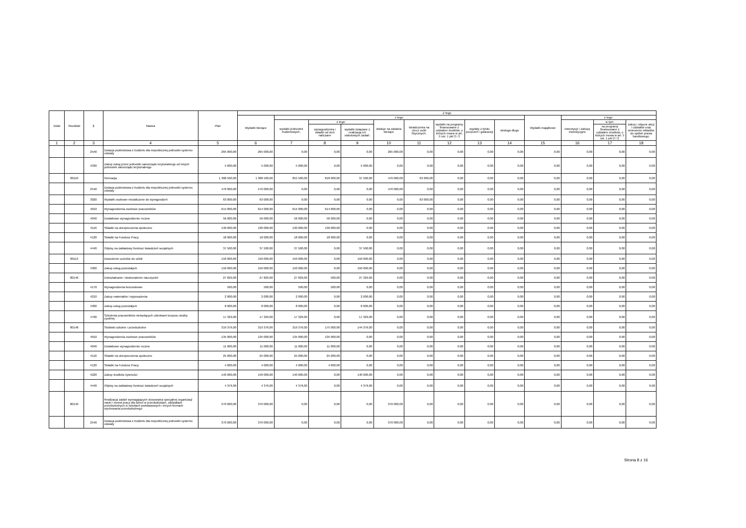| Dział | Rozdział | § | Nazwa | Plan | Z tego | | | | | | | | | | | | |
| --- | --- | --- | --- | --- | --- | --- | --- | --- | --- | --- | --- | --- | --- | --- | --- | --- | --- |
| | | | | | Wydatki bieżące | z tego: | | | | | | | | Wydatki majątkowe | z tego: | | |
| | | | | | | wydatki jednostek budżetowych, | z tego: | | dotacje na zadania bieżące | świadczenia na rzecz osób fizycznych; | wydatki na programy finansowane z udziałem środków, o których mowa w art. 5 ust. 1 pkt 2 i 3 | wypłaty z tytułu poręczeń i gwarancji | obsługa długu | | inwestycje i zakupy inwestycyjne | w tym: | zakup i objęcie akcji i udziałów oraz wniesienie wkładów do spółek prawa handlowego. |
| | | | | | | | wynagrodzenia i składki od nich naliczane | wydatki związane z realizacją ich statutowych zadań; | | | | | | | | na programy finansowane z udziałem środków, o których mowa w art. 5 ust. 1 pkt 2 i 3, | |
| 1 | 2 | 3 | 4 | 5 | 6 | 7 | 8 | 9 | 10 | 11 | 12 | 13 | 14 | 15 | 16 | 17 | 18 |
| | | 2540 | Dotacja podmiotowa z budżetu dla niepublicznej jednostki systemu oświaty | 265 000,00 | 265 000,00 | 0,00 | 0,00 | 0,00 | 265 000,00 | 0,00 | 0,00 | 0,00 | 0,00 | 0,00 | 0,00 | 0,00 | 0,00 |
| | | 4330 | Zakup usług przez jednostki samorządu terytorialnego od innych jednostek samorządu terytorialnego | 5 000,00 | 5 000,00 | 5 000,00 | 0,00 | 5 000,00 | 0,00 | 0,00 | 0,00 | 0,00 | 0,00 | 0,00 | 0,00 | 0,00 | 0,00 |
| | 80110 | | Gimnazja | 1 388 500,00 | 1 388 500,00 | 855 500,00 | 818 000,00 | 37 500,00 | 470 000,00 | 63 000,00 | 0,00 | 0,00 | 0,00 | 0,00 | 0,00 | 0,00 | 0,00 |
| | | 2540 | Dotacja podmiotowa z budżetu dla niepublicznej jednostki systemu oświaty | 470 000,00 | 470 000,00 | 0,00 | 0,00 | 0,00 | 470 000,00 | 0,00 | 0,00 | 0,00 | 0,00 | 0,00 | 0,00 | 0,00 | 0,00 |
| | | 3020 | Wydatki osobowe niezaliczone do wynagrodzeń | 63 000,00 | 63 000,00 | 0,00 | 0,00 | 0,00 | 0,00 | 63 000,00 | 0,00 | 0,00 | 0,00 | 0,00 | 0,00 | 0,00 | 0,00 |
| | | 4010 | Wynagrodzenia osobowe pracowników | 614 000,00 | 614 000,00 | 614 000,00 | 614 000,00 | 0,00 | 0,00 | 0,00 | 0,00 | 0,00 | 0,00 | 0,00 | 0,00 | 0,00 | 0,00 |
| | | 4040 | Dodatkowe wynagrodzenie roczne | 56 000,00 | 56 000,00 | 56 000,00 | 56 000,00 | 0,00 | 0,00 | 0,00 | 0,00 | 0,00 | 0,00 | 0,00 | 0,00 | 0,00 | 0,00 |
| | | 4110 | Składki na ubezpieczenia społeczne | 130 000,00 | 130 000,00 | 130 000,00 | 130 000,00 | 0,00 | 0,00 | 0,00 | 0,00 | 0,00 | 0,00 | 0,00 | 0,00 | 0,00 | 0,00 |
| | | 4120 | Składki na Fundusz Pracy | 18 000,00 | 18 000,00 | 18 000,00 | 18 000,00 | 0,00 | 0,00 | 0,00 | 0,00 | 0,00 | 0,00 | 0,00 | 0,00 | 0,00 | 0,00 |
| | | 4440 | Odpisy na zakładowy fundusz świadczeń socjalnych | 37 500,00 | 37 500,00 | 37 500,00 | 0,00 | 37 500,00 | 0,00 | 0,00 | 0,00 | 0,00 | 0,00 | 0,00 | 0,00 | 0,00 | 0,00 |
| | 80113 | | Dowożenie uczniów do szkół | 150 000,00 | 150 000,00 | 150 000,00 | 0,00 | 150 000,00 | 0,00 | 0,00 | 0,00 | 0,00 | 0,00 | 0,00 | 0,00 | 0,00 | 0,00 |
| | | 4300 | Zakup usług pozostałych | 150 000,00 | 150 000,00 | 150 000,00 | 0,00 | 150 000,00 | 0,00 | 0,00 | 0,00 | 0,00 | 0,00 | 0,00 | 0,00 | 0,00 | 0,00 |
| | 80146 | | Dokształcanie i doskonalenie nauczycieli | 27 829,00 | 27 829,00 | 27 829,00 | 500,00 | 27 329,00 | 0,00 | 0,00 | 0,00 | 0,00 | 0,00 | 0,00 | 0,00 | 0,00 | 0,00 |
| | | 4170 | Wynagrodzenia bezosobowe | 500,00 | 500,00 | 500,00 | 500,00 | 0,00 | 0,00 | 0,00 | 0,00 | 0,00 | 0,00 | 0,00 | 0,00 | 0,00 | 0,00 |
| | | 4210 | Zakup materiałów i wyposażenia | 2 000,00 | 2 000,00 | 2 000,00 | 0,00 | 2 000,00 | 0,00 | 0,00 | 0,00 | 0,00 | 0,00 | 0,00 | 0,00 | 0,00 | 0,00 |
| | | 4300 | Zakup usług pozostałych | 8 000,00 | 8 000,00 | 8 000,00 | 0,00 | 8 000,00 | 0,00 | 0,00 | 0,00 | 0,00 | 0,00 | 0,00 | 0,00 | 0,00 | 0,00 |
| | | 4700 | Szkolenia pracowników niebędących członkami korpusu służby cywilnej | 17 329,00 | 17 329,00 | 17 329,00 | 0,00 | 17 329,00 | 0,00 | 0,00 | 0,00 | 0,00 | 0,00 | 0,00 | 0,00 | 0,00 | 0,00 |
| | 80148 | | Stołówki szkolne i przedszkolne | 319 376,00 | 319 376,00 | 319 376,00 | 175 000,00 | 144 376,00 | 0,00 | 0,00 | 0,00 | 0,00 | 0,00 | 0,00 | 0,00 | 0,00 | 0,00 |
| | | 4010 | Wynagrodzenia osobowe pracowników | 135 000,00 | 135 000,00 | 135 000,00 | 135 000,00 | 0,00 | 0,00 | 0,00 | 0,00 | 0,00 | 0,00 | 0,00 | 0,00 | 0,00 | 0,00 |
| | | 4040 | Dodatkowe wynagrodzenie roczne | 11 000,00 | 11 000,00 | 11 000,00 | 11 000,00 | 0,00 | 0,00 | 0,00 | 0,00 | 0,00 | 0,00 | 0,00 | 0,00 | 0,00 | 0,00 |
| | | 4110 | Składki na ubezpieczenia społeczne | 25 000,00 | 25 000,00 | 25 000,00 | 25 000,00 | 0,00 | 0,00 | 0,00 | 0,00 | 0,00 | 0,00 | 0,00 | 0,00 | 0,00 | 0,00 |
| | | 4120 | Składki na Fundusz Pracy | 4 000,00 | 4 000,00 | 4 000,00 | 4 000,00 | 0,00 | 0,00 | 0,00 | 0,00 | 0,00 | 0,00 | 0,00 | 0,00 | 0,00 | 0,00 |
| | | 4220 | Zakup środków żywności | 140 000,00 | 140 000,00 | 140 000,00 | 0,00 | 140 000,00 | 0,00 | 0,00 | 0,00 | 0,00 | 0,00 | 0,00 | 0,00 | 0,00 | 0,00 |
| | | 4440 | Odpisy na zakładowy fundusz świadczeń socjalnych | 4 376,00 | 4 376,00 | 4 376,00 | 0,00 | 4 376,00 | 0,00 | 0,00 | 0,00 | 0,00 | 0,00 | 0,00 | 0,00 | 0,00 | 0,00 |
| | 80149 | | Realizacja zadań wymagających stosowania specjalnej organizacji nauki i metod pracy dla dzieci w przedszkolach, oddziałach przedszkolnych w szkołach podstawowych i innych formach wychowania przedszkolnego | 370 000,00 | 370 000,00 | 0,00 | 0,00 | 0,00 | 370 000,00 | 0,00 | 0,00 | 0,00 | 0,00 | 0,00 | 0,00 | 0,00 | 0,00 |
| | | 2540 | Dotacja podmiotowa z budżetu dla niepublicznej jednostki systemu oświaty | 370 000,00 | 370 000,00 | 0,00 | 0,00 | 0,00 | 370 000,00 | 0,00 | 0,00 | 0,00 | 0,00 | 0,00 | 0,00 | 0,00 | 0,00 |
Strona 8 z 16